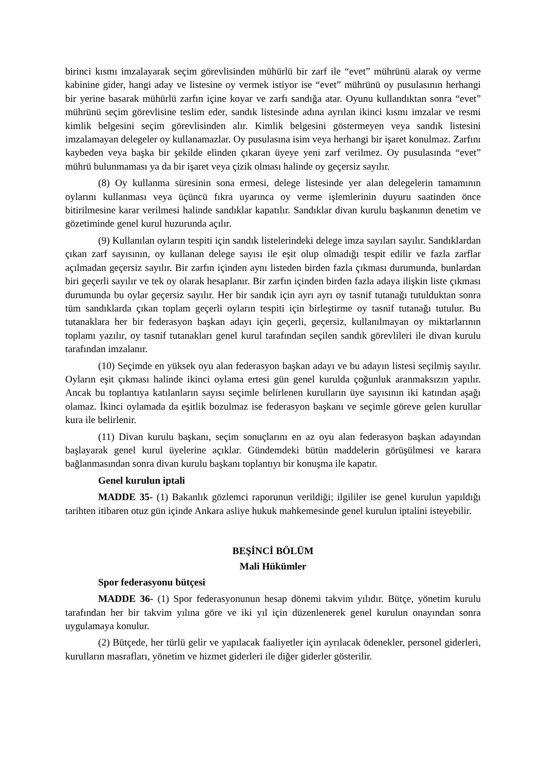birinci kısmı imzalayarak seçim görevlisinden mühürlü bir zarf ile “evet” mührünü alarak oy verme kabinine gider, hangi aday ve listesine oy vermek istiyor ise “evet” mührünü oy pusulasının herhangi bir yerine basarak mühürlü zarfın içine koyar ve zarfı sandığa atar. Oyunu kullandıktan sonra “evet” mührünü seçim görevlisine teslim eder, sandık listesinde adına ayrılan ikinci kısmı imzalar ve resmi kimlik belgesini seçim görevlisinden alır. Kimlik belgesini göstermeyen veya sandık listesini imzalamayan delegeler oy kullanamazlar. Oy pusulasına isim veya herhangi bir işaret konulmaz. Zarfını kaybeden veya başka bir şekilde elinden çıkaran üyeye yeni zarf verilmez. Oy pusulasında “evet” mührü bulunmaması ya da bir işaret veya çizik olması halinde oy geçersiz sayılır.
(8) Oy kullanma süresinin sona ermesi, delege listesinde yer alan delegelerin tamamının oylarını kullanması veya üçüncü fıkra uyarınca oy verme işlemlerinin duyuru saatinden önce bitirilmesine karar verilmesi halinde sandıklar kapatılır. Sandıklar divan kurulu başkanının denetim ve gözetiminde genel kurul huzurunda açılır.
(9) Kullanılan oyların tespiti için sandık listelerindeki delege imza sayıları sayılır. Sandıklardan çıkan zarf sayısının, oy kullanan delege sayısı ile eşit olup olmadığı tespit edilir ve fazla zarflar açılmadan geçersiz sayılır. Bir zarfın içinden aynı listeden birden fazla çıkması durumunda, bunlardan biri geçerli sayılır ve tek oy olarak hesaplanır. Bir zarfın içinden birden fazla adaya ilişkin liste çıkması durumunda bu oylar geçersiz sayılır. Her bir sandık için ayrı ayrı oy tasnif tutanağı tutulduktan sonra tüm sandıklarda çıkan toplam geçerli oyların tespiti için birleştirme oy tasnif tutanağı tutulur. Bu tutanaklara her bir federasyon başkan adayı için geçerli, geçersiz, kullanılmayan oy miktarlarının toplamı yazılır, oy tasnif tutanakları genel kurul tarafından seçilen sandık görevlileri ile divan kurulu tarafından imzalanır.
(10) Seçimde en yüksek oyu alan federasyon başkan adayı ve bu adayın listesi seçilmiş sayılır. Oyların eşit çıkması halinde ikinci oylama ertesi gün genel kurulda çoğunluk aranmaksızın yapılır. Ancak bu toplantıya katılanların sayısı seçimle belirlenen kurulların üye sayısının iki katından aşağı olamaz. İkinci oylamada da eşitlik bozulmaz ise federasyon başkanı ve seçimle göreve gelen kurullar kura ile belirlenir.
(11) Divan kurulu başkanı, seçim sonuçlarını en az oyu alan federasyon başkan adayından başlayarak genel kurul üyelerine açıklar. Gündemdeki bütün maddelerin görüşülmesi ve karara bağlanmasından sonra divan kurulu başkanı toplantıyı bir konuşma ile kapatır.
Genel kurulun iptali
MADDE 35- (1) Bakanlık gözlemci raporunun verildiği; ilgililer ise genel kurulun yapıldığı tarihten itibaren otuz gün içinde Ankara asliye hukuk mahkemesinde genel kurulun iptalini isteyebilir.
BEŞİNCİ BÖLÜM
Mali Hükümler
Spor federasyonu bütçesi
MADDE 36- (1) Spor federasyonunun hesap dönemi takvim yılıdır. Bütçe, yönetim kurulu tarafından her bir takvim yılına göre ve iki yıl için düzenlenerek genel kurulun onayından sonra uygulamaya konulur.
(2) Bütçede, her türlü gelir ve yapılacak faaliyetler için ayrılacak ödenekler, personel giderleri, kurulların masrafları, yönetim ve hizmet giderleri ile diğer giderler gösterilir.